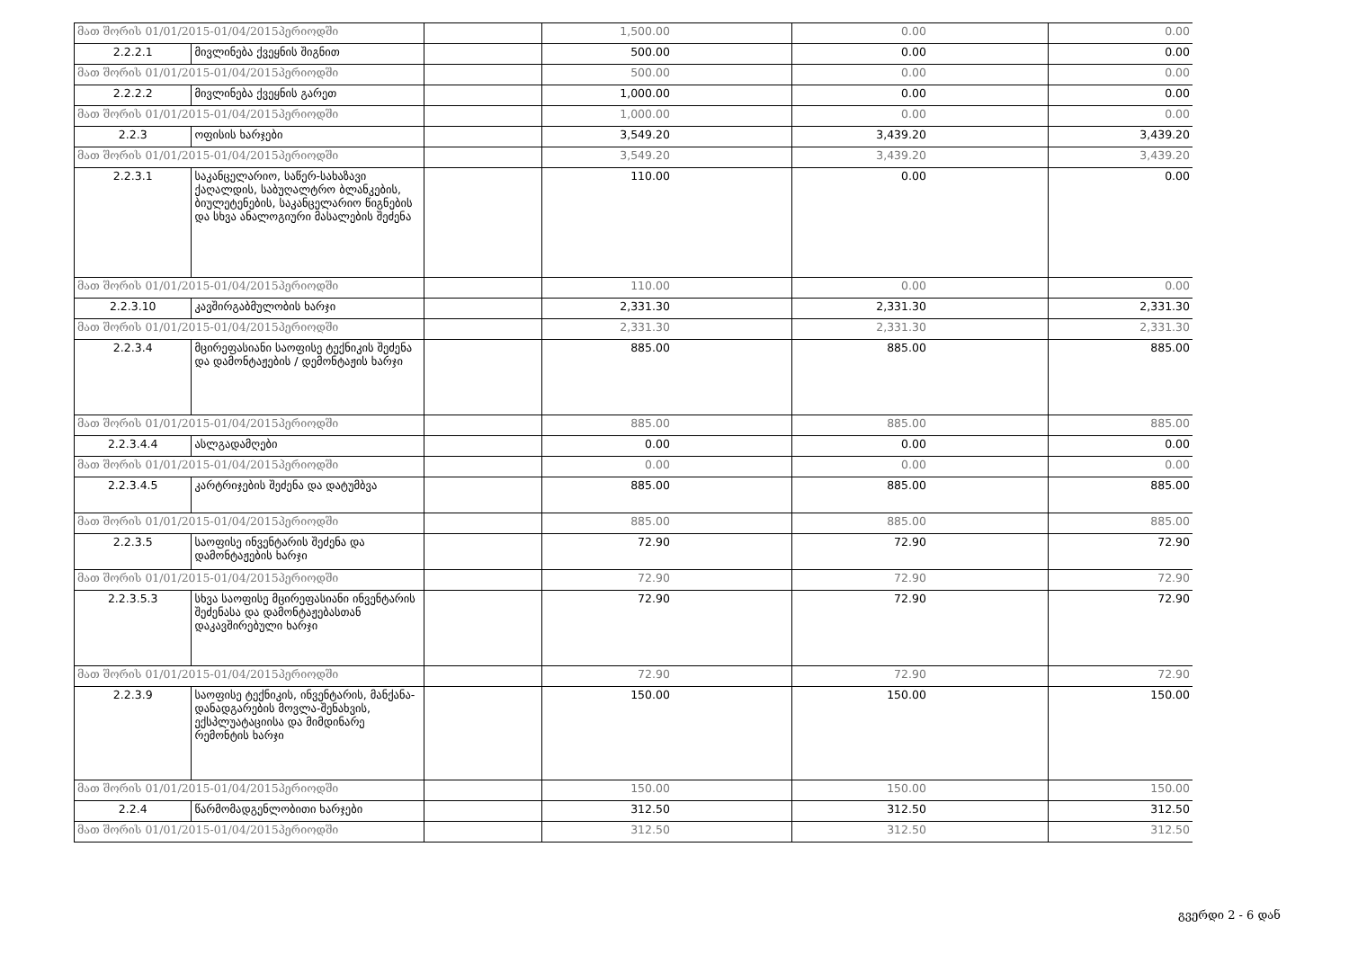| მათ შორის 01/01/2015-01/04/2015პერიოდში | | | 1,500.00 | | 0.00 | | 0.00 |
| 2.2.2.1 | მივლინება ქვეყნის შიგნით | | 500.00 | | 0.00 | | 0.00 |
| მათ შორის 01/01/2015-01/04/2015პერიოდში | | | 500.00 | | 0.00 | | 0.00 |
| 2.2.2.2 | მივლინება ქვეყნის გარეთ | | 1,000.00 | | 0.00 | | 0.00 |
| მათ შორის 01/01/2015-01/04/2015პერიოდში | | | 1,000.00 | | 0.00 | | 0.00 |
| 2.2.3 | ოფისის ხარჯები | | 3,549.20 | | 3,439.20 | | 3,439.20 |
| მათ შორის 01/01/2015-01/04/2015პერიოდში | | | 3,549.20 | | 3,439.20 | | 3,439.20 |
| 2.2.3.1 | საკანცელარიო, საწერ-სახაზავი ქაღალდის, საბუღალტრო ბლანკების, ბიულეტენების, საკანცელარიო წიგნების და სხვა ანალოგიური მასალების შეძენა | | 110.00 | | 0.00 | | 0.00 |
| მათ შორის 01/01/2015-01/04/2015პერიოდში | | | 110.00 | | 0.00 | | 0.00 |
| 2.2.3.10 | კავშირგაბმულობის ხარჯი | | 2,331.30 | | 2,331.30 | | 2,331.30 |
| მათ შორის 01/01/2015-01/04/2015პერიოდში | | | 2,331.30 | | 2,331.30 | | 2,331.30 |
| 2.2.3.4 | მცირეფასიანი საოფისე ტექნიკის შეძენა და დამონტაჟების / დემონტაჟის ხარჯი | | 885.00 | | 885.00 | | 885.00 |
| მათ შორის 01/01/2015-01/04/2015პერიოდში | | | 885.00 | | 885.00 | | 885.00 |
| 2.2.3.4.4 | ასლგადამღები | | 0.00 | | 0.00 | | 0.00 |
| მათ შორის 01/01/2015-01/04/2015პერიოდში | | | 0.00 | | 0.00 | | 0.00 |
| 2.2.3.4.5 | კარტრიჯების შეძენა და დატუმბვა | | 885.00 | | 885.00 | | 885.00 |
| მათ შორის 01/01/2015-01/04/2015პერიოდში | | | 885.00 | | 885.00 | | 885.00 |
| 2.2.3.5 | საოფისე ინვენტარის შეძენა და დამონტაჟების ხარჯი | | 72.90 | | 72.90 | | 72.90 |
| მათ შორის 01/01/2015-01/04/2015პერიოდში | | | 72.90 | | 72.90 | | 72.90 |
| 2.2.3.5.3 | სხვა საოფისე მცირეფასიანი ინვენტარის შეძენასა და დამონტაჟებასთან დაკავშირებული ხარჯი | | 72.90 | | 72.90 | | 72.90 |
| მათ შორის 01/01/2015-01/04/2015პერიოდში | | | 72.90 | | 72.90 | | 72.90 |
| 2.2.3.9 | საოფისე ტექნიკის, ინვენტარის, მანქანა-დანადგარების მოვლა-შენახვის, ექსპლუატაციისა და მიმდინარე რემონტის ხარჯი | | 150.00 | | 150.00 | | 150.00 |
| მათ შორის 01/01/2015-01/04/2015პერიოდში | | | 150.00 | | 150.00 | | 150.00 |
| 2.2.4 | წარმომადგენლობითი ხარჯები | | 312.50 | | 312.50 | | 312.50 |
| მათ შორის 01/01/2015-01/04/2015პერიოდში | | | 312.50 | | 312.50 | | 312.50 |
გვერდი 2 - 6 დან